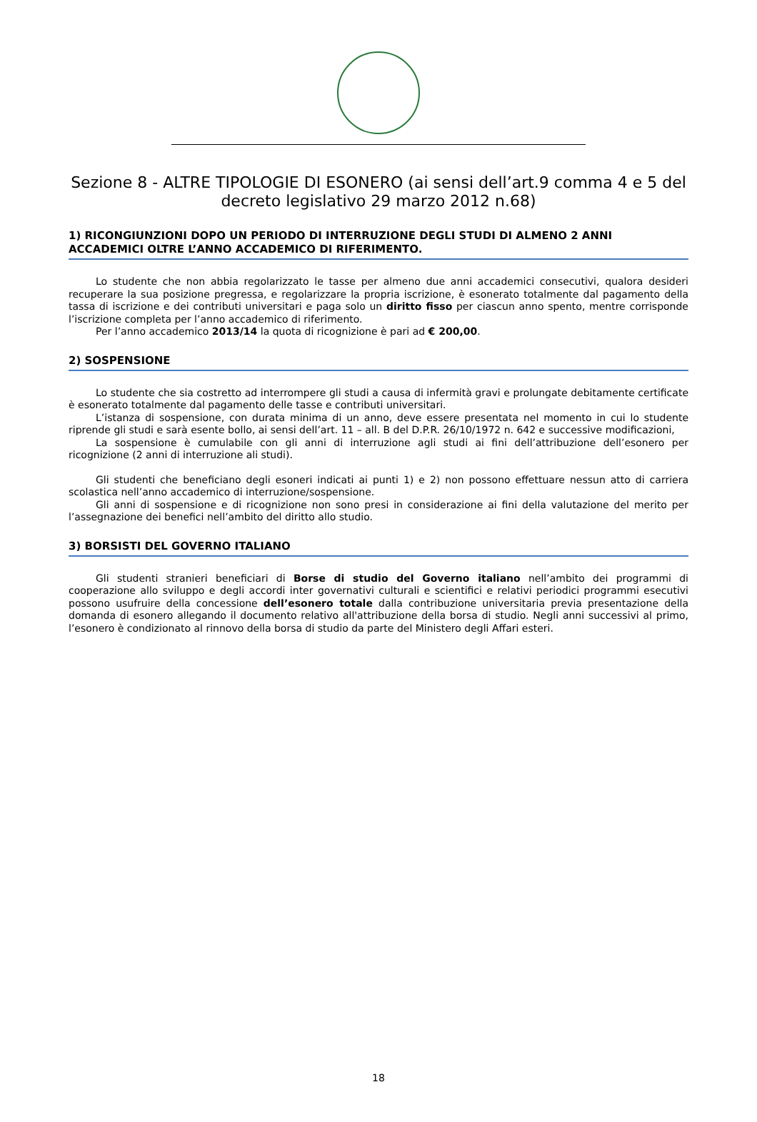Sezione 8 - ALTRE TIPOLOGIE DI ESONERO (ai sensi dell’art.9 comma 4 e 5 del decreto legislativo 29 marzo 2012 n.68)
1) RICONGIUNZIONI DOPO UN PERIODO DI INTERRUZIONE DEGLI STUDI DI ALMENO 2 ANNI ACCADEMICI OLTRE L’ANNO ACCADEMICO DI RIFERIMENTO.
Lo studente che non abbia regolarizzato le tasse per almeno due anni accademici consecutivi, qualora desideri recuperare la sua posizione pregressa, e regolarizzare la propria iscrizione, è esonerato totalmente dal pagamento della tassa di iscrizione e dei contributi universitari e paga solo un diritto fisso per ciascun anno spento, mentre corrisponde l’iscrizione completa per l’anno accademico di riferimento.
Per l’anno accademico 2013/14 la quota di ricognizione è pari ad € 200,00.
2) SOSPENSIONE
Lo studente che sia costretto ad interrompere gli studi a causa di infermità gravi e prolungate debitamente certificate è esonerato totalmente dal pagamento delle tasse e contributi universitari.
L’istanza di sospensione, con durata minima di un anno, deve essere presentata nel momento in cui lo studente riprende gli studi e sarà esente bollo, ai sensi dell’art. 11 – all. B del D.P.R. 26/10/1972 n. 642 e successive modificazioni,
La sospensione è cumulabile con gli anni di interruzione agli studi ai fini dell’attribuzione dell’esonero per ricognizione (2 anni di interruzione ali studi).
Gli studenti che beneficiano degli esoneri indicati ai punti 1) e 2) non possono effettuare nessun atto di carriera scolastica nell’anno accademico di interruzione/sospensione.
Gli anni di sospensione e di ricognizione non sono presi in considerazione ai fini della valutazione del merito per l’assegnazione dei benefici nell’ambito del diritto allo studio.
3) BORSISTI DEL GOVERNO ITALIANO
Gli studenti stranieri beneficiari di Borse di studio del Governo italiano nell’ambito dei programmi di cooperazione allo sviluppo e degli accordi inter governativi culturali e scientifici e relativi periodici programmi esecutivi possono usufruire della concessione dell’esonero totale dalla contribuzione universitaria previa presentazione della domanda di esonero allegando il documento relativo all'attribuzione della borsa di studio. Negli anni successivi al primo, l’esonero è condizionato al rinnovo della borsa di studio da parte del Ministero degli Affari esteri.
18